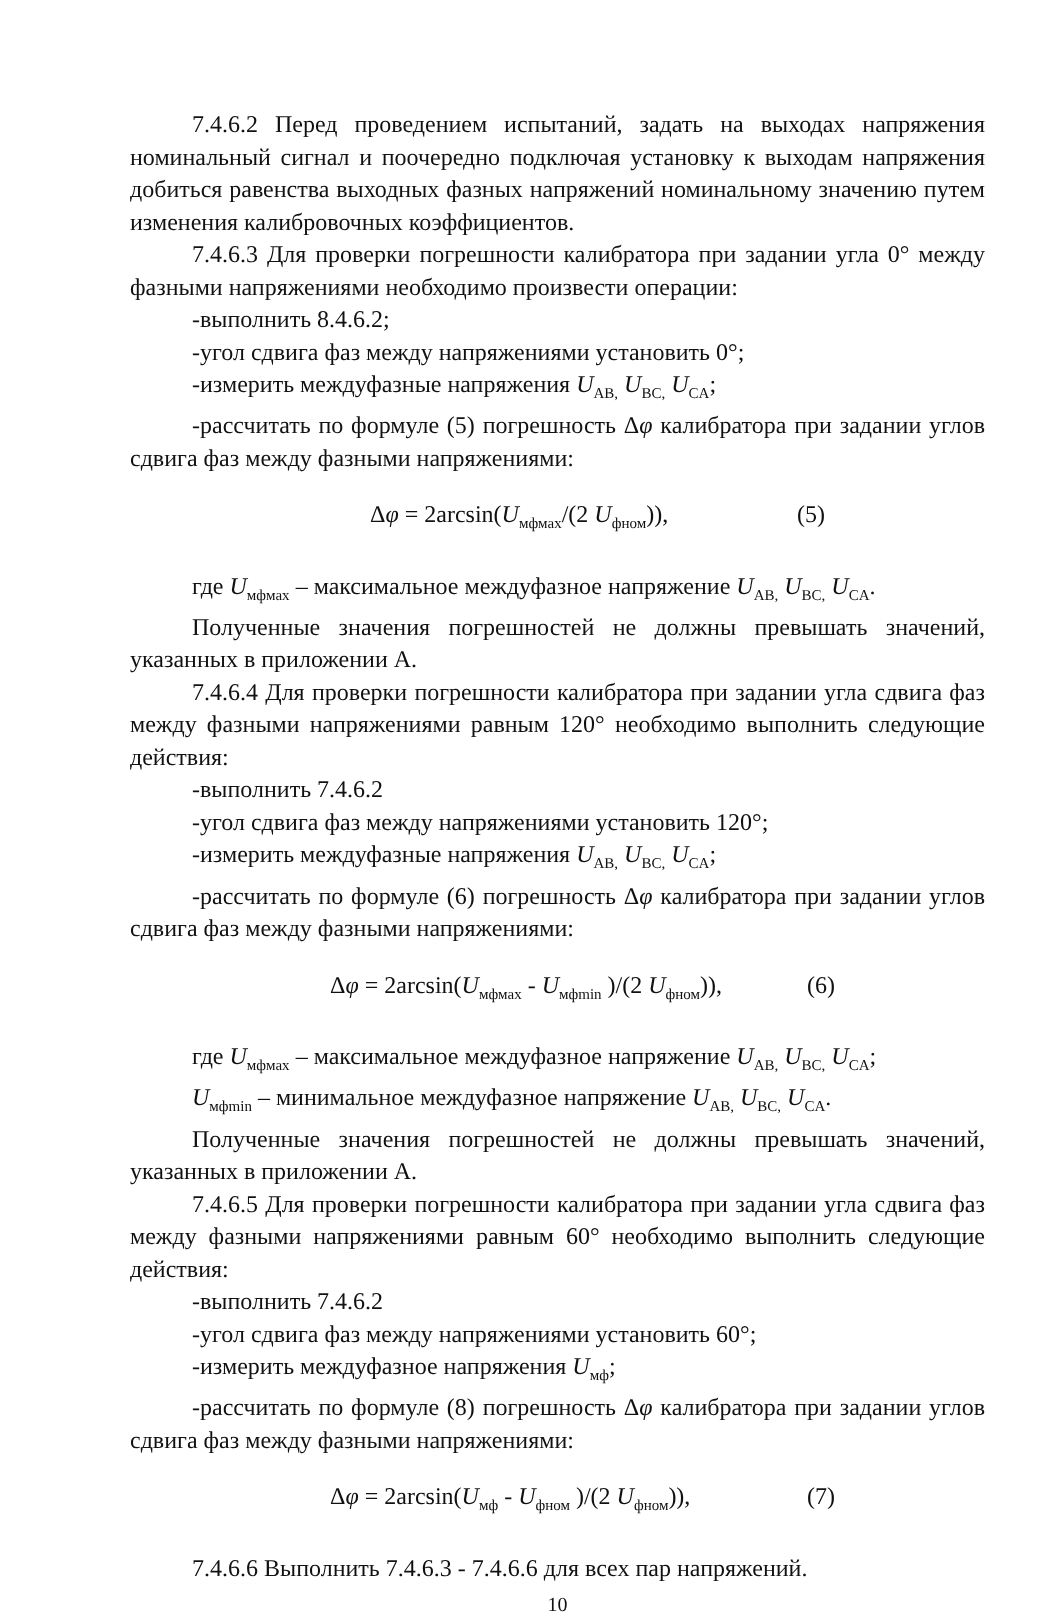7.4.6.2 Перед проведением испытаний, задать на выходах напряжения номинальный сигнал и поочередно подключая установку к выходам напряжения добиться равенства выходных фазных напряжений номинальному значению путем изменения калибровочных коэффициентов.
7.4.6.3 Для проверки погрешности калибратора при задании угла 0° между фазными напряжениями необходимо произвести операции:
-выполнить 8.4.6.2;
-угол сдвига фаз между напряжениями установить 0°;
-измерить междуфазные напряжения U<sub>AB,</sub> U<sub>BC,</sub> U<sub>CA</sub>;
-рассчитать по формуле (5) погрешность Δφ калибратора при задании углов сдвига фаз между фазными напряжениями:
Δφ = 2arcsin(U<sub>мфмах</sub>/(2 U<sub>фном</sub>)), (5)
где U<sub>мфмах</sub> – максимальное междуфазное напряжение U<sub>AB,</sub> U<sub>BC,</sub> U<sub>CA</sub>.
Полученные значения погрешностей не должны превышать значений, указанных в приложении А.
7.4.6.4 Для проверки погрешности калибратора при задании угла сдвига фаз между фазными напряжениями равным 120° необходимо выполнить следующие действия:
-выполнить 7.4.6.2
-угол сдвига фаз между напряжениями установить 120°;
-измерить междуфазные напряжения U<sub>AB,</sub> U<sub>BC,</sub> U<sub>CA</sub>;
-рассчитать по формуле (6) погрешность Δφ калибратора при задании углов сдвига фаз между фазными напряжениями:
Δφ = 2arcsin(U<sub>мфмах</sub> - U<sub>мфmin</sub> )/(2 U<sub>фном</sub>)), (6)
где U<sub>мфмах</sub> – максимальное междуфазное напряжение U<sub>AB,</sub> U<sub>BC,</sub> U<sub>CA</sub>;
U<sub>мфmin</sub> – минимальное междуфазное напряжение U<sub>AB,</sub> U<sub>BC,</sub> U<sub>CA</sub>.
Полученные значения погрешностей не должны превышать значений, указанных в приложении А.
7.4.6.5 Для проверки погрешности калибратора при задании угла сдвига фаз между фазными напряжениями равным 60° необходимо выполнить следующие действия:
-выполнить 7.4.6.2
-угол сдвига фаз между напряжениями установить 60°;
-измерить междуфазное напряжения U<sub>мф</sub>;
-рассчитать по формуле (8) погрешность Δφ калибратора при задании углов сдвига фаз между фазными напряжениями:
Δφ = 2arcsin(U<sub>мф</sub> - U<sub>фном</sub> )/(2 U<sub>фном</sub>)), (7)
7.4.6.6 Выполнить 7.4.6.3 - 7.4.6.6 для всех пар напряжений.
10